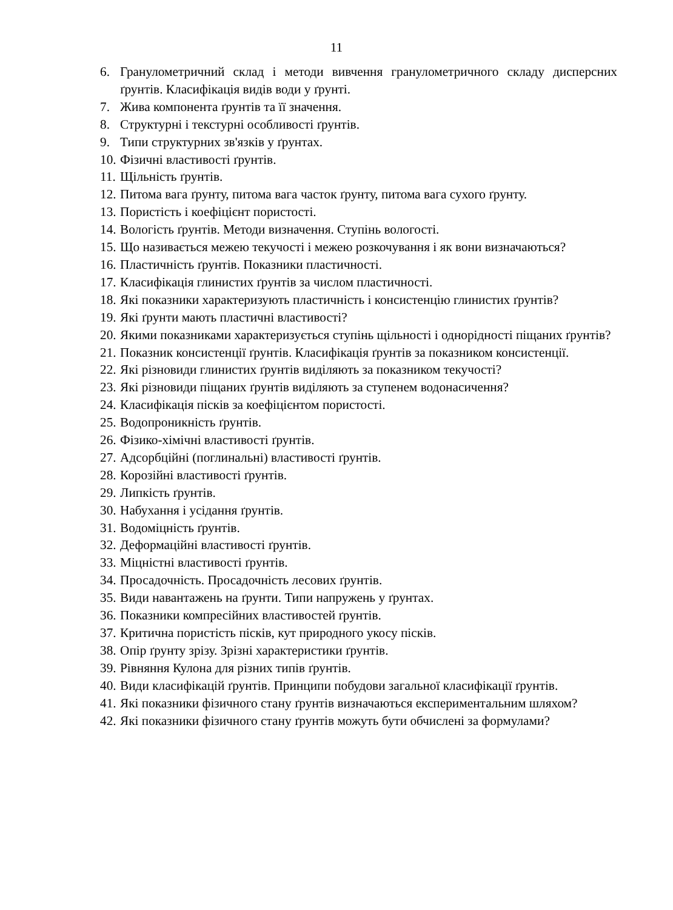11
6. Гранулометричний склад і методи вивчення гранулометричного складу дисперсних ґрунтів. Класифікація видів води у ґрунті.
7. Жива компонента ґрунтів та її значення.
8. Структурні і текстурні особливості ґрунтів.
9. Типи структурних зв'язків у ґрунтах.
10. Фізичні властивості ґрунтів.
11. Щільність ґрунтів.
12. Питома вага ґрунту, питома вага часток ґрунту, питома вага сухого ґрунту.
13. Пористість і коефіцієнт пористості.
14. Вологість ґрунтів. Методи визначення. Ступінь вологості.
15. Що називається межею текучості і межею розкочування і як вони визначаються?
16. Пластичність ґрунтів. Показники пластичності.
17. Класифікація глинистих ґрунтів за числом пластичності.
18. Які показники характеризують пластичність і консистенцію глинистих ґрунтів?
19. Які ґрунти мають пластичні властивості?
20. Якими показниками характеризується ступінь щільності і однорідності піщаних ґрунтів?
21. Показник консистенції ґрунтів. Класифікація ґрунтів за показником консистенції.
22. Які різновиди глинистих ґрунтів виділяють за показником текучості?
23. Які різновиди піщаних ґрунтів виділяють за ступенем водонасичення?
24. Класифікація пісків за коефіцієнтом пористості.
25. Водопроникність ґрунтів.
26. Фізико-хімічні властивості ґрунтів.
27. Адсорбційні (поглинальні) властивості ґрунтів.
28. Корозійні властивості ґрунтів.
29. Липкість ґрунтів.
30. Набухання і усідання ґрунтів.
31. Водоміцність ґрунтів.
32. Деформаційні властивості ґрунтів.
33. Міцністні властивості ґрунтів.
34. Просадочність. Просадочність лесових ґрунтів.
35. Види навантажень на ґрунти. Типи напружень у ґрунтах.
36. Показники компресійних властивостей ґрунтів.
37. Критична пористість пісків, кут природного укосу пісків.
38. Опір ґрунту зрізу. Зрізні характеристики ґрунтів.
39. Рівняння Кулона для різних типів ґрунтів.
40. Види класифікацій ґрунтів. Принципи побудови загальної класифікації ґрунтів.
41. Які показники фізичного стану ґрунтів визначаються експериментальним шляхом?
42. Які показники фізичного стану ґрунтів можуть бути обчислені за формулами?